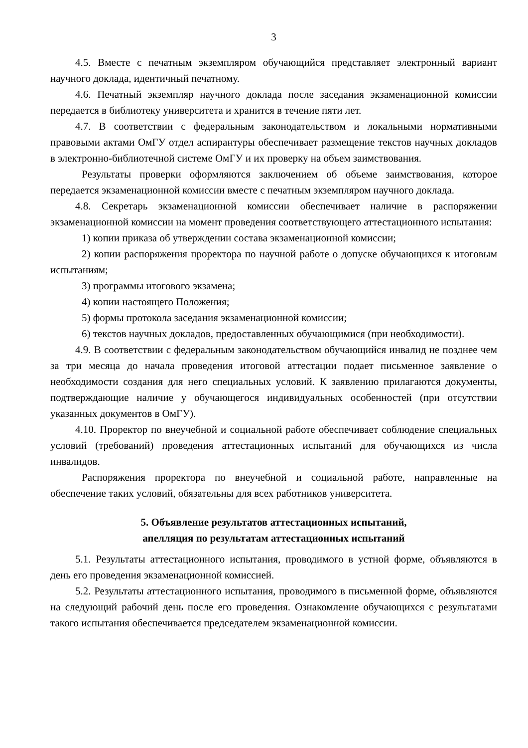3
4.5. Вместе с печатным экземпляром обучающийся представляет электронный вариант научного доклада, идентичный печатному.
4.6. Печатный экземпляр научного доклада после заседания экзаменационной комиссии передается в библиотеку университета и хранится в течение пяти лет.
4.7. В соответствии с федеральным законодательством и локальными нормативными правовыми актами ОмГУ отдел аспирантуры обеспечивает размещение текстов научных докладов в электронно-библиотечной системе ОмГУ и их проверку на объем заимствования.
Результаты проверки оформляются заключением об объеме заимствования, которое передается экзаменационной комиссии вместе с печатным экземпляром научного доклада.
4.8. Секретарь экзаменационной комиссии обеспечивает наличие в распоряжении экзаменационной комиссии на момент проведения соответствующего аттестационного испытания:
1) копии приказа об утверждении состава экзаменационной комиссии;
2) копии распоряжения проректора по научной работе о допуске обучающихся к итоговым испытаниям;
3) программы итогового экзамена;
4) копии настоящего Положения;
5) формы протокола заседания экзаменационной комиссии;
6) текстов научных докладов, предоставленных обучающимися (при необходимости).
4.9. В соответствии с федеральным законодательством обучающийся инвалид не позднее чем за три месяца до начала проведения итоговой аттестации подает письменное заявление о необходимости создания для него специальных условий. К заявлению прилагаются документы, подтверждающие наличие у обучающегося индивидуальных особенностей (при отсутствии указанных документов в ОмГУ).
4.10. Проректор по внеучебной и социальной работе обеспечивает соблюдение специальных условий (требований) проведения аттестационных испытаний для обучающихся из числа инвалидов.
Распоряжения проректора по внеучебной и социальной работе, направленные на обеспечение таких условий, обязательны для всех работников университета.
5. Объявление результатов аттестационных испытаний,
апелляция по результатам аттестационных испытаний
5.1. Результаты аттестационного испытания, проводимого в устной форме, объявляются в день его проведения экзаменационной комиссией.
5.2. Результаты аттестационного испытания, проводимого в письменной форме, объявляются на следующий рабочий день после его проведения. Ознакомление обучающихся с результатами такого испытания обеспечивается председателем экзаменационной комиссии.